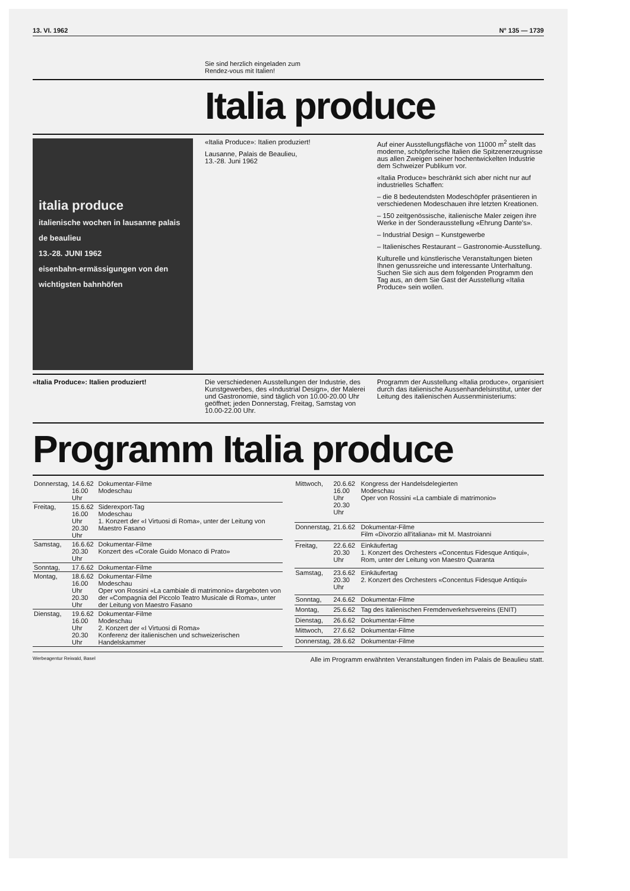13. VI. 1962 N° 135 — 1739
Sie sind herzlich eingeladen zum
Rendez-vous mit Italien!
Italia produce
italia produce
italienische wochen in lausanne palais de beaulieu
13.-28. JUNI 1962
eisenbahn-ermässigungen von den wichtigsten bahnhöfen
«Italia Produce»: Italien produziert!
Lausanne, Palais de Beaulieu,
13.-28. Juni 1962
Auf einer Ausstellungsfläche von 11000 m<sup>2</sup> stellt das moderne, schöpferische Italien die Spitzenerzeugnisse aus allen Zweigen seiner hochentwickelten Industrie dem Schweizer Publikum vor.
«Italia Produce» beschränkt sich aber nicht nur auf industrielles Schaffen:
– die 8 bedeutendsten Modeschöpfer präsentieren in verschiedenen Modeschauen ihre letzten Kreationen.
– 150 zeitgenössische, italienische Maler zeigen ihre Werke in der Sonderausstellung «Ehrung Dante's».
– Industrial Design – Kunstgewerbe
– Italienisches Restaurant – Gastronomie-Ausstellung.
Kulturelle und künstlerische Veranstaltungen bieten Ihnen genussreiche und interessante Unterhaltung. Suchen Sie sich aus dem folgenden Programm den Tag aus, an dem Sie Gast der Ausstellung «Italia Produce» sein wollen.
«Italia Produce»: Italien produziert! Die verschiedenen Ausstellungen der Industrie, des Kunstgewerbes, des «Industrial Design», der Malerei und Gastronomie, sind täglich von 10.00-20.00 Uhr geöffnet; jeden Donnerstag, Freitag, Samstag von 10.00-22.00 Uhr.
Programm der Ausstellung «Italia produce», organisiert durch das italienische Aussenhandelsinstitut, unter der Leitung des italienischen Aussenministeriums:
Programm Italia produce
| Donnerstag, | 14.6.62 16.00 Uhr | Dokumentar-Filme Modeschau |
| Freitag, | 15.6.62 16.00 Uhr 20.30 Uhr | Siderexport-Tag Modeschau 1. Konzert der «I Virtuosi di Roma», unter der Leitung von Maestro Fasano |
| Samstag, | 16.6.62 20.30 Uhr | Dokumentar-Filme Konzert des «Corale Guido Monaco di Prato» |
| Sonntag, | 17.6.62 | Dokumentar-Filme |
| Montag, | 18.6.62 16.00 Uhr 20.30 Uhr | Dokumentar-Filme Modeschau Oper von Rossini «La cambiale di matrimonio» dargeboten von der «Compagnia del Piccolo Teatro Musicale di Roma», unter der Leitung von Maestro Fasano |
| Dienstag, | 19.6.62 16.00 Uhr 20.30 Uhr | Dokumentar-Filme Modeschau 2. Konzert der «I Virtuosi di Roma» Konferenz der italienischen und schweizerischen Handelskammer |
| Mittwoch, | 20.6.62 16.00 Uhr 20.30 Uhr | Kongress der Handelsdelegierten Modeschau Oper von Rossini «La cambiale di matrimonio» |
| Donnerstag, | 21.6.62 | Dokumentar-Filme Film «Divorzio all'italiana» mit M. Mastroianni |
| Freitag, | 22.6.62 20.30 Uhr | Einkäufertag 1. Konzert des Orchesters «Concentus Fidesque Antiqui», Rom, unter der Leitung von Maestro Quaranta |
| Samstag, | 23.6.62 20.30 Uhr | Einkäufertag 2. Konzert des Orchesters «Concentus Fidesque Antiqui» |
| Sonntag, | 24.6.62 | Dokumentar-Filme |
| Montag, | 25.6.62 | Tag des italienischen Fremdenverkehrsvereins (ENIT) |
| Dienstag, | 26.6.62 | Dokumentar-Filme |
| Mittwoch, | 27.6.62 | Dokumentar-Filme |
| Donnerstag, | 28.6.62 | Dokumentar-Filme |
Werbeagentur Reiwald, Basel Alle im Programm erwähnten Veranstaltungen finden im Palais de Beaulieu statt.